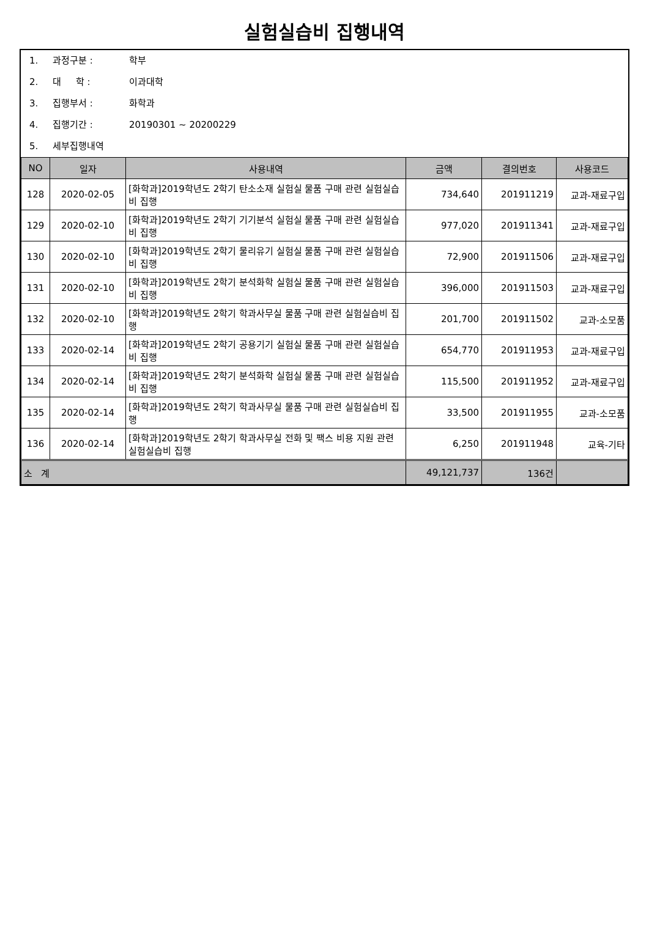실험실습비 집행내역
1. 과정구분 : 학부
2. 대 학 : 이과대학
3. 집행부서 : 화학과
4. 집행기간 : 20190301 ~ 20200229
5. 세부집행내역
| NO | 일자 | 사용내역 | 금액 | 결의번호 | 사용코드 |
| --- | --- | --- | --- | --- | --- |
| 128 | 2020-02-05 | [화학과]2019학년도 2학기 탄소소재 실험실 물품 구매 관련 실험실습비 집행 | 734,640 | 201911219 | 교과-재료구입 |
| 129 | 2020-02-10 | [화학과]2019학년도 2학기 기기분석 실험실 물품 구매 관련 실험실습비 집행 | 977,020 | 201911341 | 교과-재료구입 |
| 130 | 2020-02-10 | [화학과]2019학년도 2학기 물리유기 실험실 물품 구매 관련 실험실습비 집행 | 72,900 | 201911506 | 교과-재료구입 |
| 131 | 2020-02-10 | [화학과]2019학년도 2학기 분석화학 실험실 물품 구매 관련 실험실습비 집행 | 396,000 | 201911503 | 교과-재료구입 |
| 132 | 2020-02-10 | [화학과]2019학년도 2학기 학과사무실 물품 구매 관련 실험실습비 집행 | 201,700 | 201911502 | 교과-소모품 |
| 133 | 2020-02-14 | [화학과]2019학년도 2학기 공용기기 실험실 물품 구매 관련 실험실습비 집행 | 654,770 | 201911953 | 교과-재료구입 |
| 134 | 2020-02-14 | [화학과]2019학년도 2학기 분석화학 실험실 물품 구매 관련 실험실습비 집행 | 115,500 | 201911952 | 교과-재료구입 |
| 135 | 2020-02-14 | [화학과]2019학년도 2학기 학과사무실 물품 구매 관련 실험실습비 집행 | 33,500 | 201911955 | 교과-소모품 |
| 136 | 2020-02-14 | [화학과]2019학년도 2학기 학과사무실 전화 및 팩스 비용 지원 관련 실험실습비 집행 | 6,250 | 201911948 | 교육-기타 |
| 소 계 | | | 49,121,737 | 136건 | |